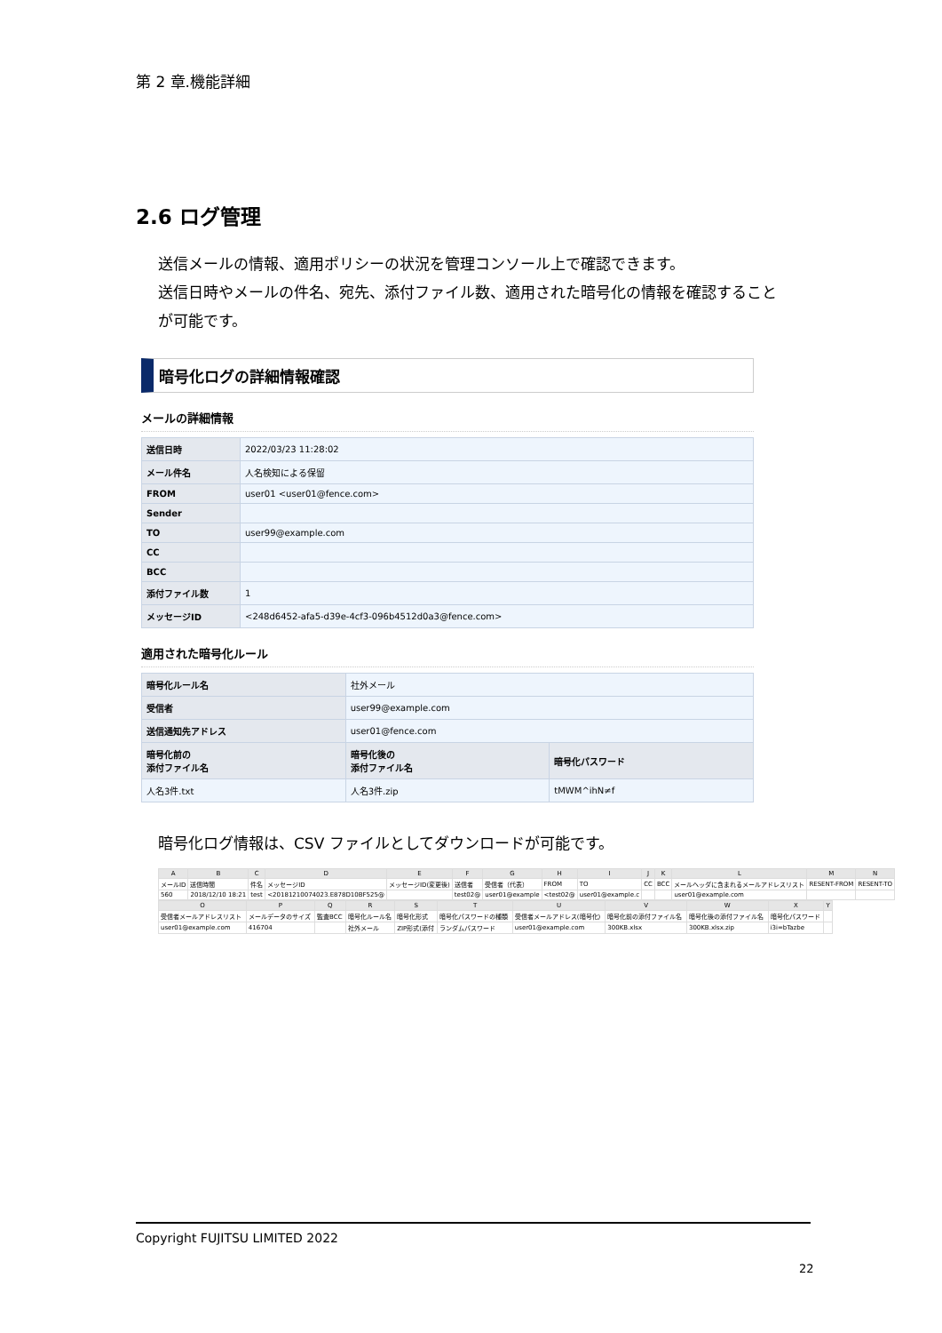第 2 章.機能詳細
2.6 ログ管理
送信メールの情報、適用ポリシーの状況を管理コンソール上で確認できます。
送信日時やメールの件名、宛先、添付ファイル数、適用された暗号化の情報を確認すること
が可能です。
暗号化ログの詳細情報確認
メールの詳細情報
| 送信日時 | 2022/03/23 11:28:02 |
| メール件名 | 人名検知による保留 |
| FROM | user01 <user01@fence.com> |
| Sender | |
| TO | user99@example.com |
| CC | |
| BCC | |
| 添付ファイル数 | 1 |
| メッセージID | <248d6452-afa5-d39e-4cf3-096b4512d0a3@fence.com> |
適用された暗号化ルール
| 暗号化ルール名 | 社外メール | |
| 受信者 | user99@example.com | |
| 送信通知先アドレス | user01@fence.com | |
| 暗号化前の 添付ファイル名 | 暗号化後の 添付ファイル名 | 暗号化パスワード |
| 人名3件.txt | 人名3件.zip | tMWM^ihN≠f |
暗号化ログ情報は、CSV ファイルとしてダウンロードが可能です。
| A | B | C | D | E | F | G | H | I | J | K | L | M | N |
| メールID | 送信時間 | 件名 | メッセージID | メッセージID(変更後) | 送信者 | 受信者（代表） | FROM | TO | CC | BCC | メールヘッダに含まれるメールアドレスリスト | RESENT-FROM | RESENT-TO |
| 560 | 2018/12/10 18:21 | test | <20181210074023.E878D10BF525@ | | test02@ | user01@example | <test02@ | user01@example.c | | | user01@example.com | | |
| O | P | Q | R | S | T | U | V | W | X | Y |
| 受信者メールアドレスリスト | メールデータのサイズ | 監査BCC | 暗号化ルール名 | 暗号化形式 | 暗号化パスワードの種類 | 受信者メールアドレス(暗号化) | 暗号化前の添付ファイル名 | 暗号化後の添付ファイル名 | 暗号化パスワード | |
| user01@example.com | 416704 | | 社外メール | ZIP形式(添付 | ランダムパスワード | user01@example.com | 300KB.xlsx | 300KB.xlsx.zip | i3i=bTazbe | |
Copyright FUJITSU LIMITED 2022
22